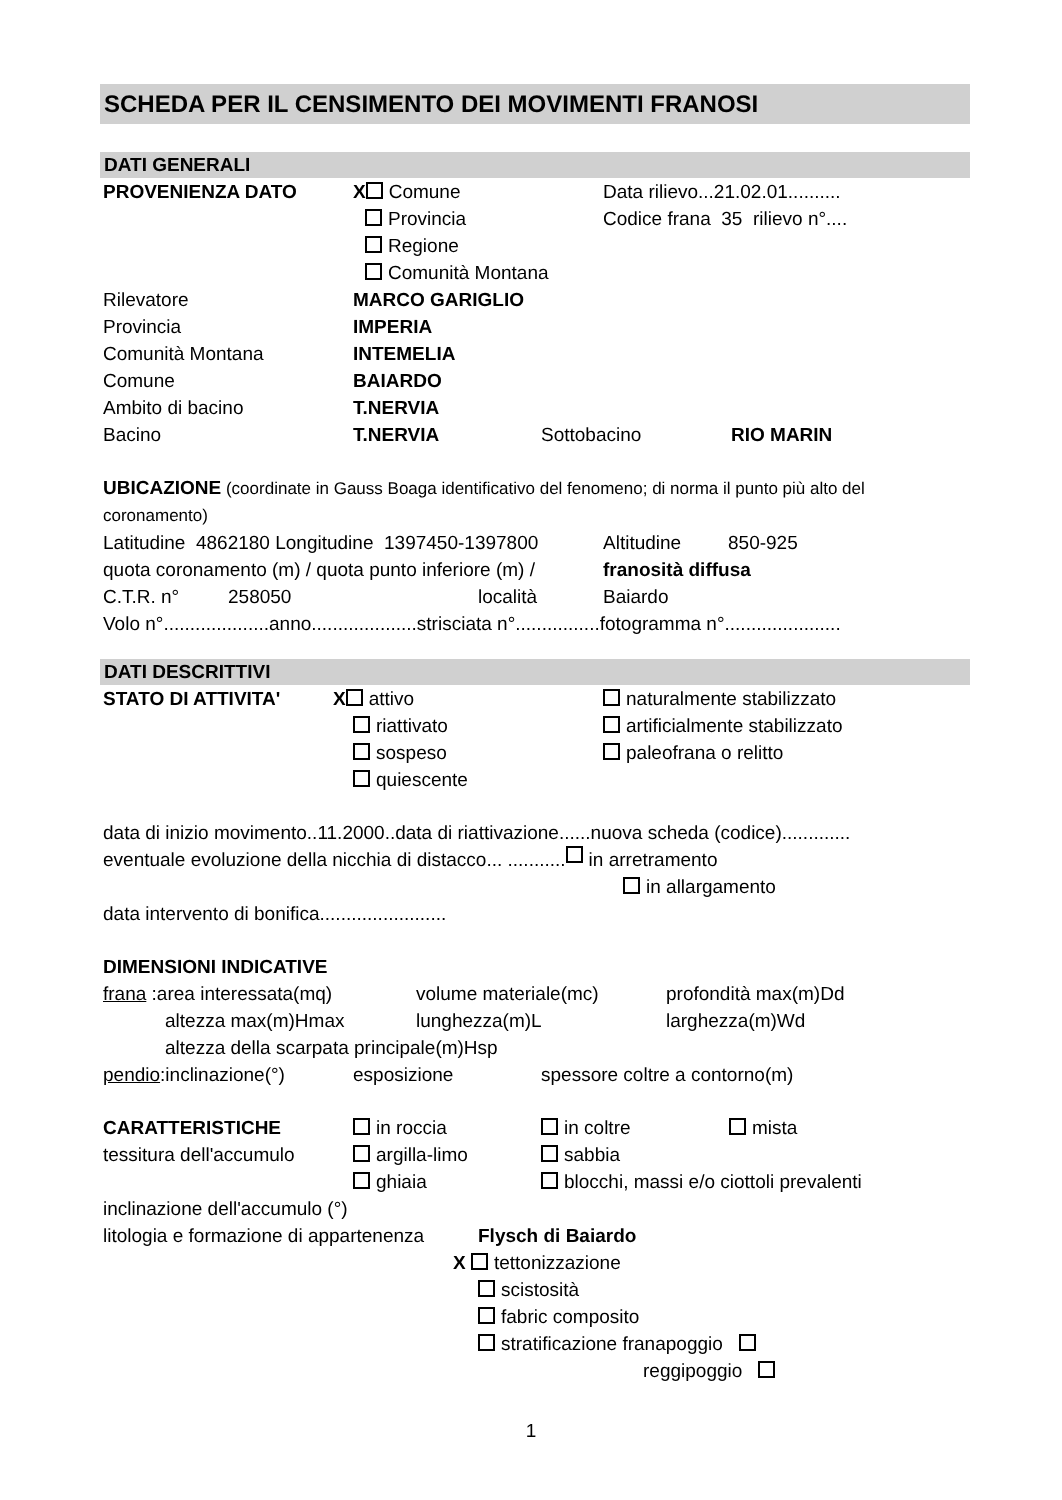SCHEDA PER IL CENSIMENTO DEI MOVIMENTI FRANOSI
DATI GENERALI
PROVENIENZA DATO X Comune Data rilievo...21.02.01..........
Provincia Codice frana 35 rilievo n°....
Regione
Comunità Montana
Rilevatore MARCO GARIGLIO
Provincia IMPERIA
Comunità Montana INTEMELIA
Comune BAIARDO
Ambito di bacino T.NERVIA
Bacino T.NERVIA Sottobacino RIO MARIN
UBICAZIONE (coordinate in Gauss Boaga identificativo del fenomeno; di norma il punto più alto del coronamento)
Latitudine 4862180 Longitudine 1397450-1397800 Altitudine 850-925
quota coronamento (m) / quota punto inferiore (m) / franosità diffusa
C.T.R. n° 258050 località Baiardo
Volo n°....................anno....................strisciata n°................fotogramma n°......................
DATI DESCRITTIVI
STATO DI ATTIVITA' X attivo naturalmente stabilizzato
riattivato artificialmente stabilizzato
sospeso paleofrana o relitto
quiescente
data di inizio movimento..11.2000..data di riattivazione......nuova scheda (codice).............
eventuale evoluzione della nicchia di distacco... ........... in arretramento
in allargamento
data intervento di bonifica........................
DIMENSIONI INDICATIVE
frana :area interessata(mq) volume materiale(mc) profondità max(m)Dd
altezza max(m)Hmax lunghezza(m)L larghezza(m)Wd
altezza della scarpata principale(m)Hsp
pendio:inclinazione(°) esposizione spessore coltre a contorno(m)
CARATTERISTICHE in roccia in coltre mista
tessitura dell'accumulo argilla-limo sabbia
ghiaia blocchi, massi e/o ciottoli prevalenti
inclinazione dell'accumulo (°)
litologia e formazione di appartenenza Flysch di Baiardo
X tettonizzazione
scistosità
fabric composito
stratificazione franapoggio
reggipoggio
1